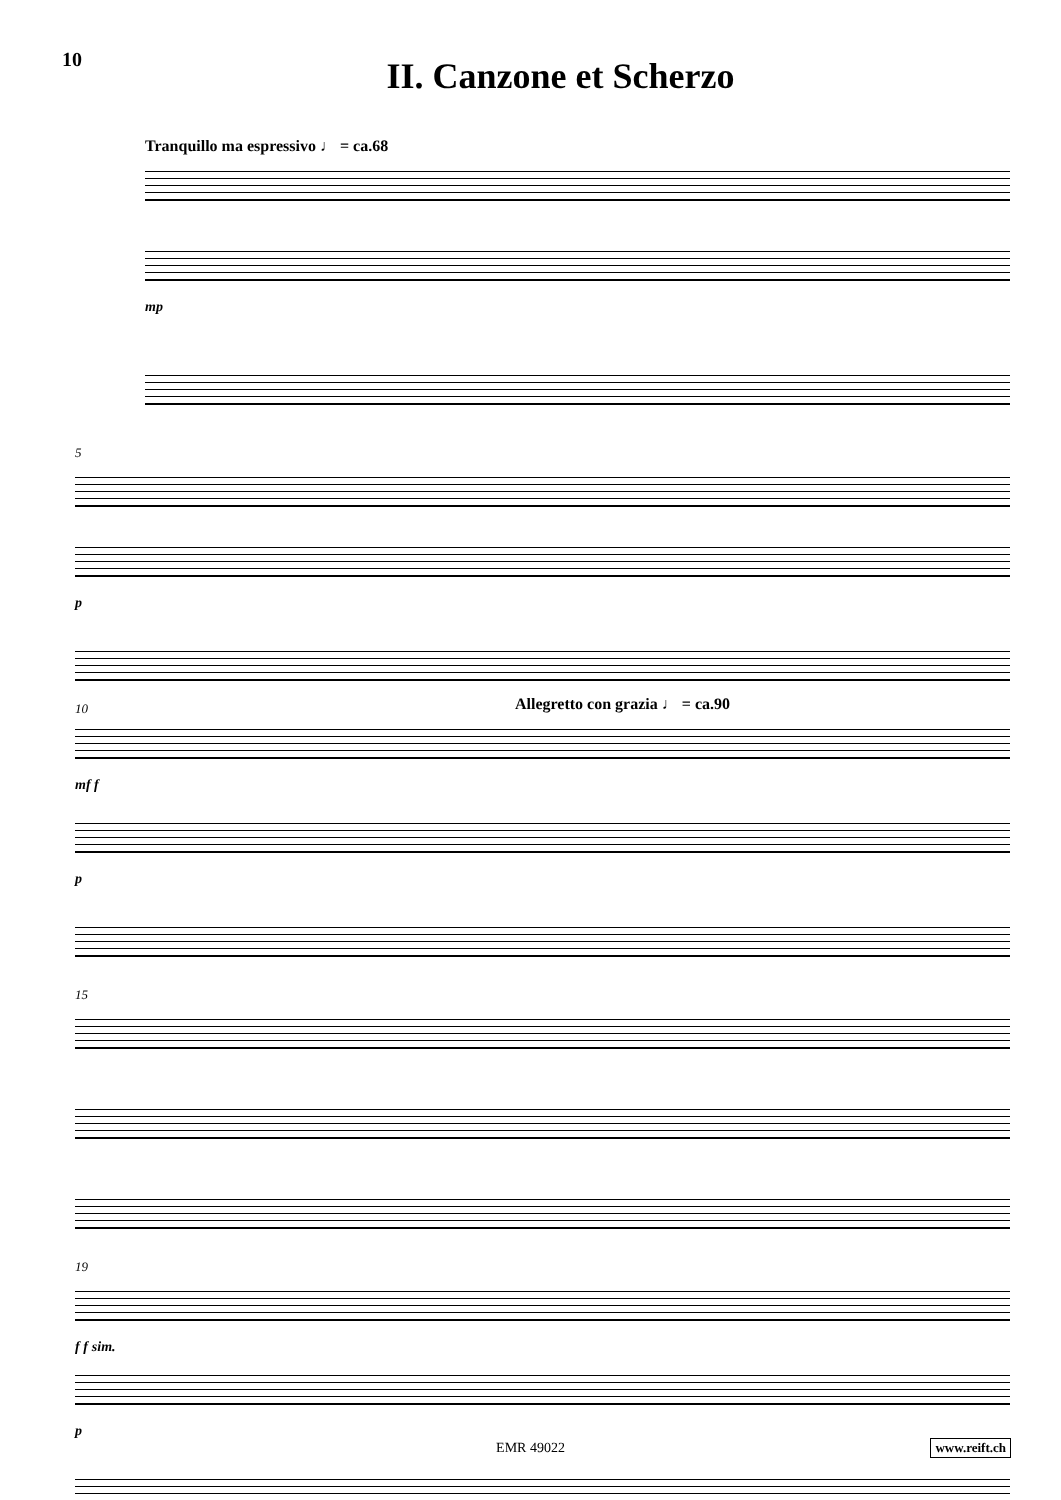10
II. Canzone et Scherzo
Tranquillo ma espressivo ♩ = ca.68
mp
5
p
10
Allegretto con grazia ♩ = ca.90
mf f
p
15
19
f f sim.
p
EMR 49022 www.reift.ch